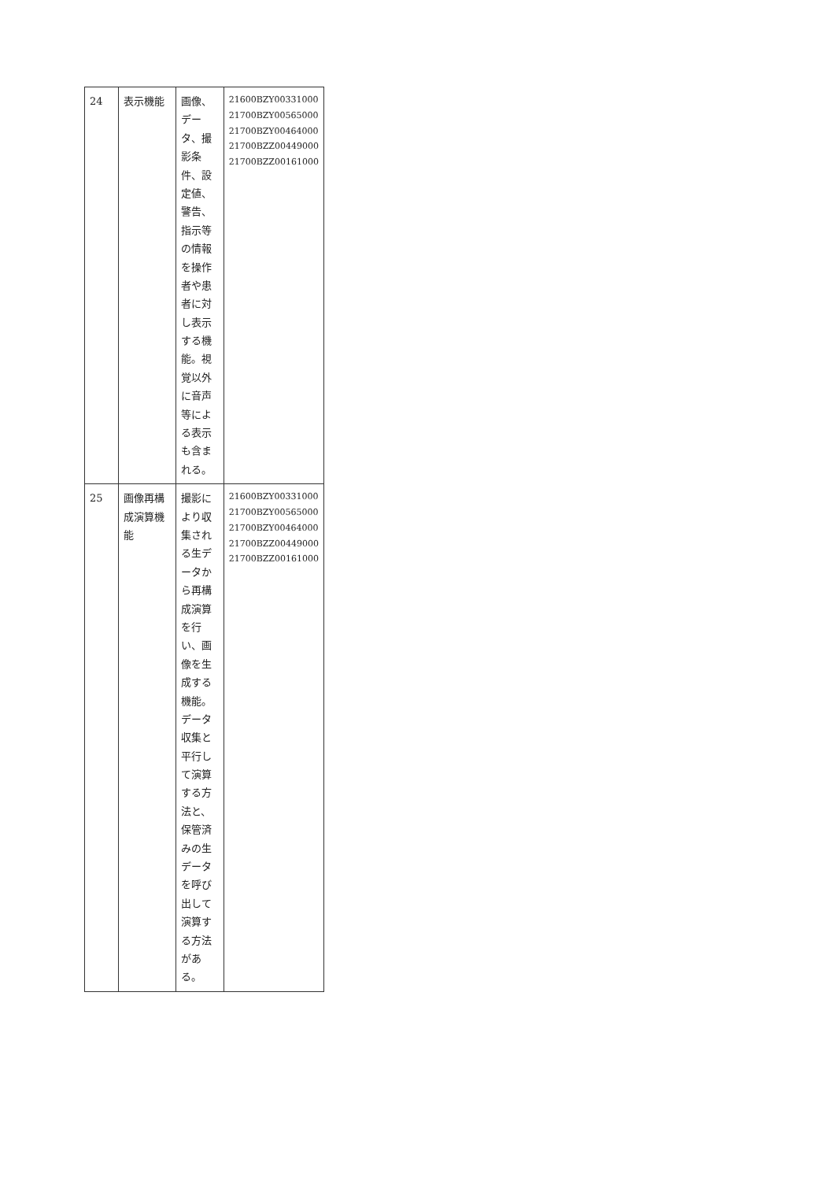| 24 | 表示機能 | 画像、データ、撮影条件、設定値、警告、指示等の情報を操作者や患者に対し表示する機能。視覚以外に音声等による表示も含まれる。 | 21600BZY00331000 21700BZY00565000 21700BZY00464000 21700BZZ00449000 21700BZZ00161000 |
| 25 | 画像再構成演算機能 | 撮影により収集される生データから再構成演算を行い、画像を生成する機能。データ収集と平行して演算する方法と、保管済みの生データを呼び出して演算する方法がある。 | 21600BZY00331000 21700BZY00565000 21700BZY00464000 21700BZZ00449000 21700BZZ00161000 |